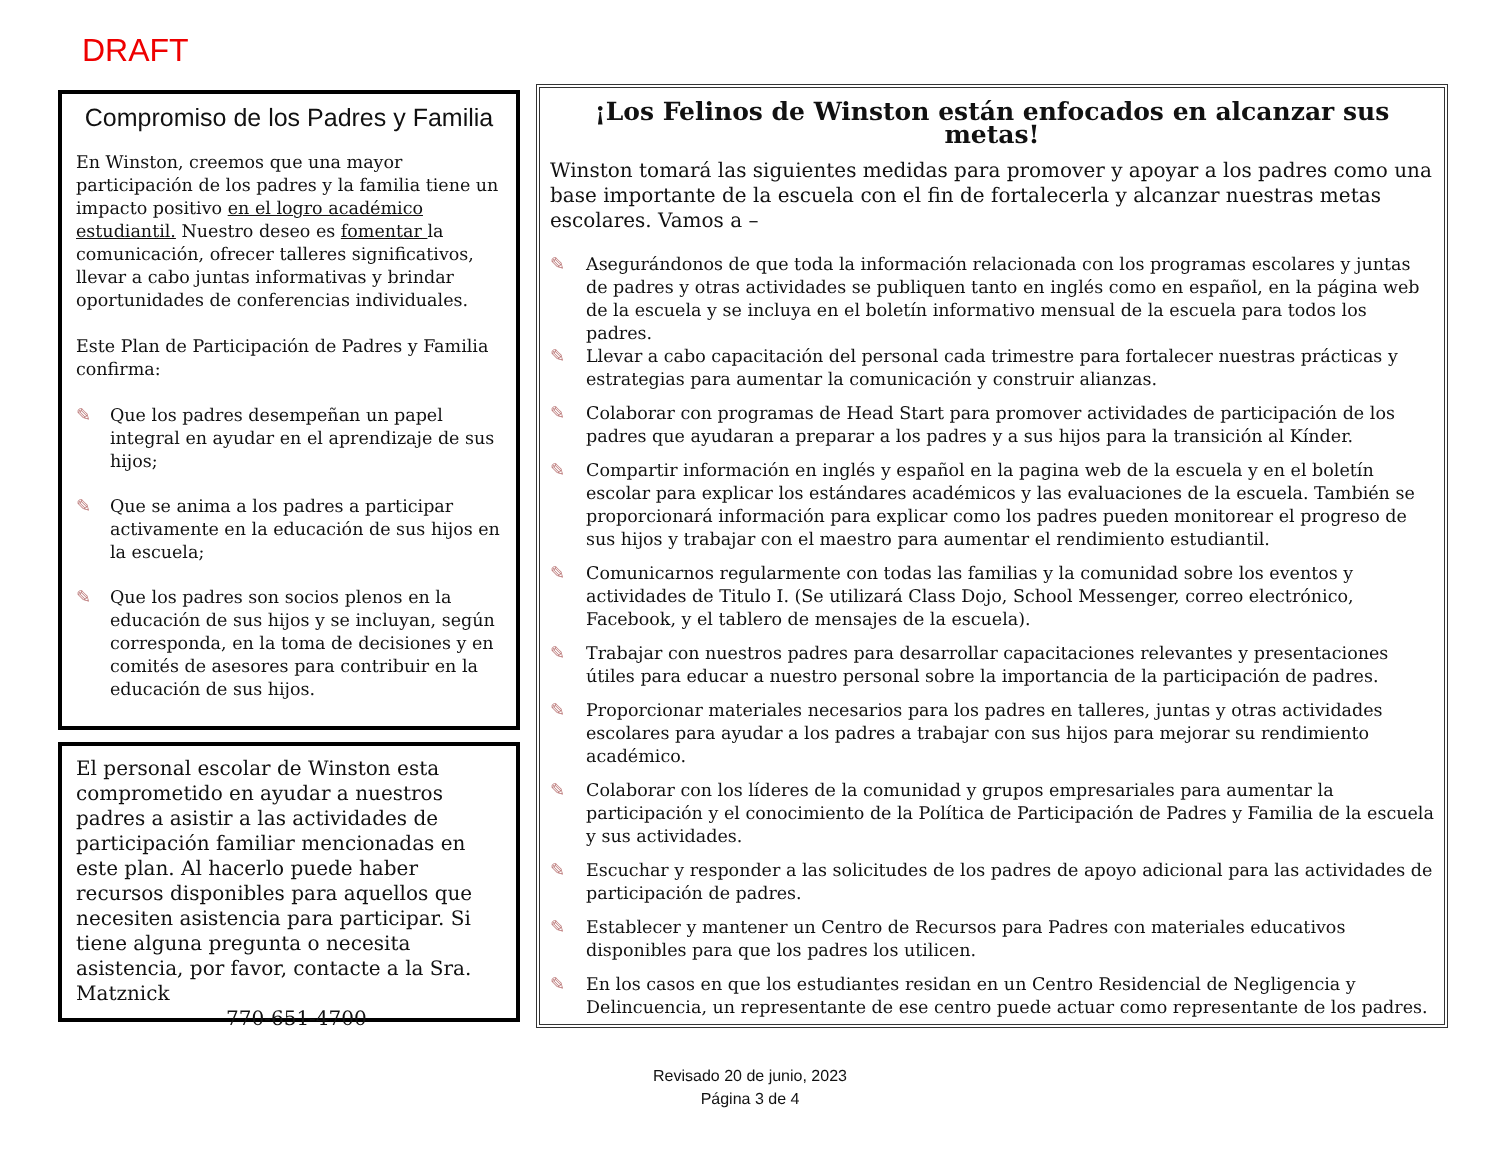DRAFT
Compromiso de los Padres y Familia
En Winston, creemos que una mayor participación de los padres y la familia tiene un impacto positivo en el logro académico estudiantil. Nuestro deseo es fomentar la comunicación, ofrecer talleres significativos, llevar a cabo juntas informativas y brindar oportunidades de conferencias individuales.
Este Plan de Participación de Padres y Familia confirma:
✎ Que los padres desempeñan un papel integral en ayudar en el aprendizaje de sus hijos;
✎ Que se anima a los padres a participar activamente en la educación de sus hijos en la escuela;
✎ Que los padres son socios plenos en la educación de sus hijos y se incluyan, según corresponda, en la toma de decisiones y en comités de asesores para contribuir en la educación de sus hijos.
El personal escolar de Winston esta comprometido en ayudar a nuestros padres a asistir a las actividades de participación familiar mencionadas en este plan. Al hacerlo puede haber recursos disponibles para aquellos que necesiten asistencia para participar. Si tiene alguna pregunta o necesita asistencia, por favor, contacte a la Sra. Matznick
770-651-4700
¡Los Felinos de Winston están enfocados en alcanzar sus metas!
Winston tomará las siguientes medidas para promover y apoyar a los padres como una base importante de la escuela con el fin de fortalecerla y alcanzar nuestras metas escolares. Vamos a –
✎ Asegurándonos de que toda la información relacionada con los programas escolares y juntas de padres y otras actividades se publiquen tanto en inglés como en español, en la página web de la escuela y se incluya en el boletín informativo mensual de la escuela para todos los padres.
✎ Llevar a cabo capacitación del personal cada trimestre para fortalecer nuestras prácticas y estrategias para aumentar la comunicación y construir alianzas.
✎ Colaborar con programas de Head Start para promover actividades de participación de los padres que ayudaran a preparar a los padres y a sus hijos para la transición al Kínder.
✎ Compartir información en inglés y español en la pagina web de la escuela y en el boletín escolar para explicar los estándares académicos y las evaluaciones de la escuela. También se proporcionará información para explicar como los padres pueden monitorear el progreso de sus hijos y trabajar con el maestro para aumentar el rendimiento estudiantil.
✎ Comunicarnos regularmente con todas las familias y la comunidad sobre los eventos y actividades de Titulo I. (Se utilizará Class Dojo, School Messenger, correo electrónico, Facebook, y el tablero de mensajes de la escuela).
✎ Trabajar con nuestros padres para desarrollar capacitaciones relevantes y presentaciones útiles para educar a nuestro personal sobre la importancia de la participación de padres.
✎ Proporcionar materiales necesarios para los padres en talleres, juntas y otras actividades escolares para ayudar a los padres a trabajar con sus hijos para mejorar su rendimiento académico.
✎ Colaborar con los líderes de la comunidad y grupos empresariales para aumentar la participación y el conocimiento de la Política de Participación de Padres y Familia de la escuela y sus actividades.
✎ Escuchar y responder a las solicitudes de los padres de apoyo adicional para las actividades de participación de padres.
✎ Establecer y mantener un Centro de Recursos para Padres con materiales educativos disponibles para que los padres los utilicen.
✎ En los casos en que los estudiantes residan en un Centro Residencial de Negligencia y Delincuencia, un representante de ese centro puede actuar como representante de los padres.
Revisado 20 de junio, 2023
Página 3 de 4